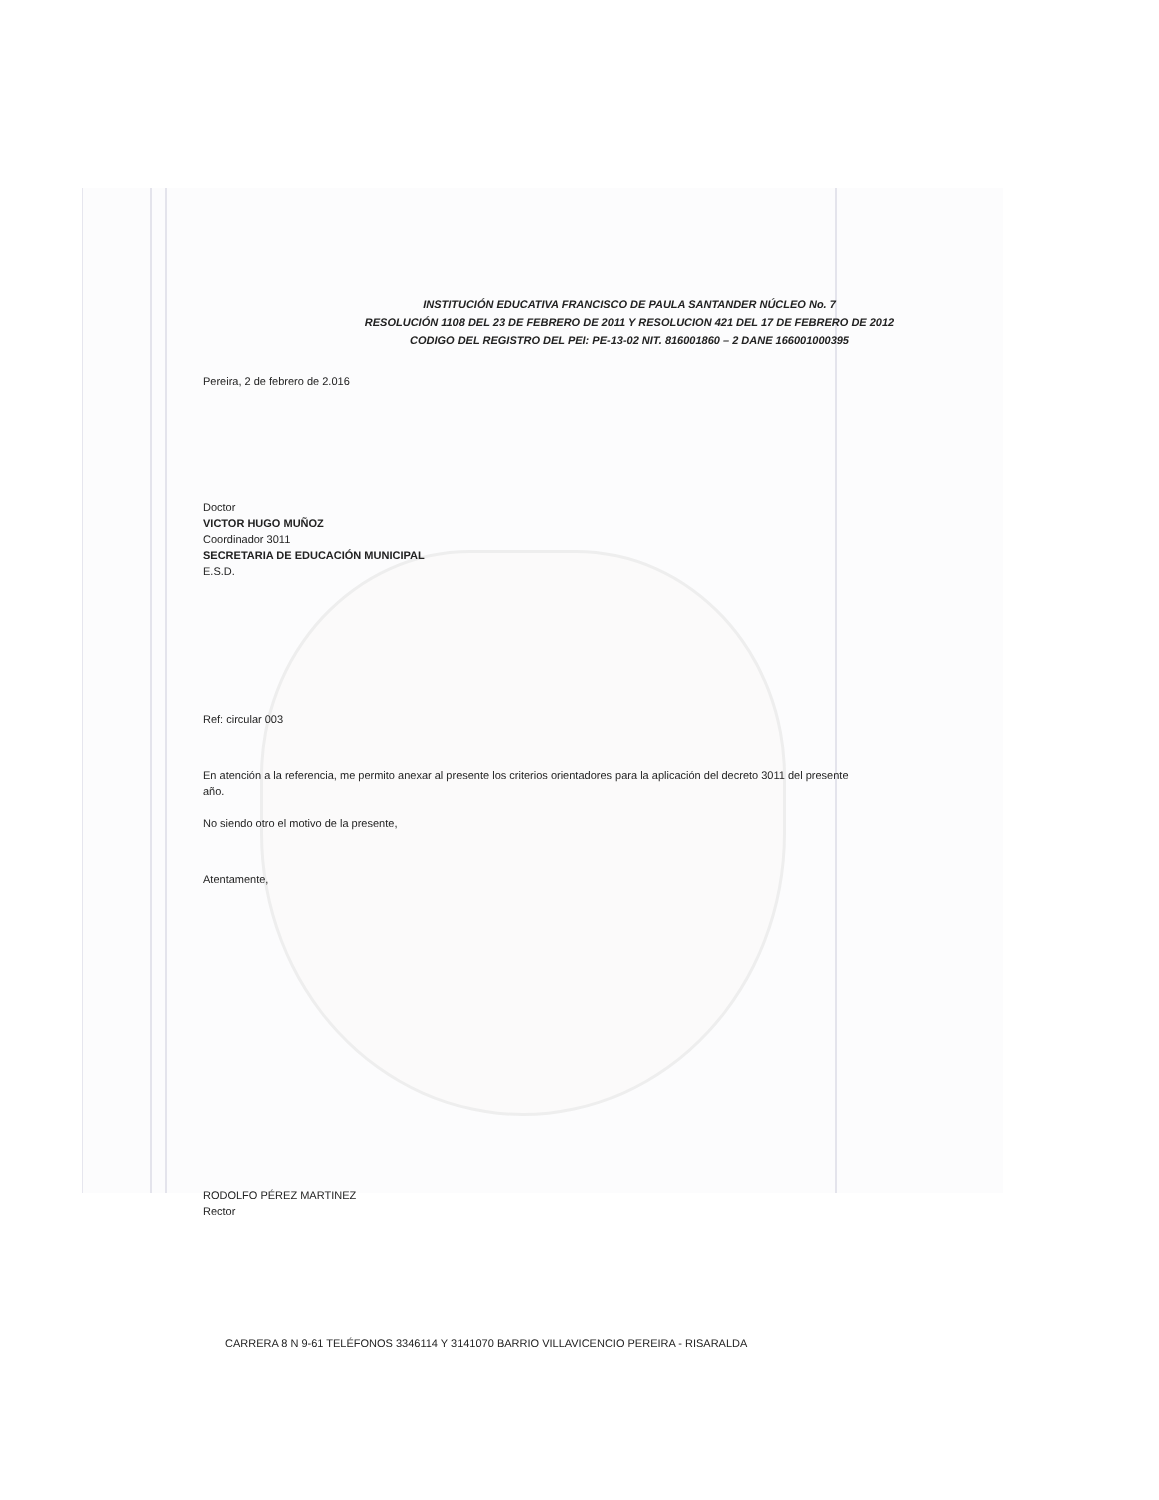INSTITUCIÓN EDUCATIVA FRANCISCO DE PAULA SANTANDER NÚCLEO No. 7
RESOLUCIÓN 1108 DEL 23 DE FEBRERO DE 2011 Y RESOLUCION 421 DEL 17 DE FEBRERO DE 2012
CODIGO DEL REGISTRO DEL PEI: PE-13-02 NIT. 816001860 – 2 DANE 166001000395
Pereira, 2 de febrero de 2.016
Doctor
VICTOR HUGO MUÑOZ
Coordinador 3011
SECRETARIA DE EDUCACIÓN MUNICIPAL
E.S.D.
Ref: circular 003
En atención a la referencia, me permito anexar al presente los criterios orientadores para la aplicación del decreto 3011 del presente año.
No siendo otro el motivo de la presente,
Atentamente,
RODOLFO PÉREZ MARTINEZ
Rector
CARRERA 8 N 9-61 TELÉFONOS 3346114 Y 3141070 BARRIO VILLAVICENCIO PEREIRA - RISARALDA